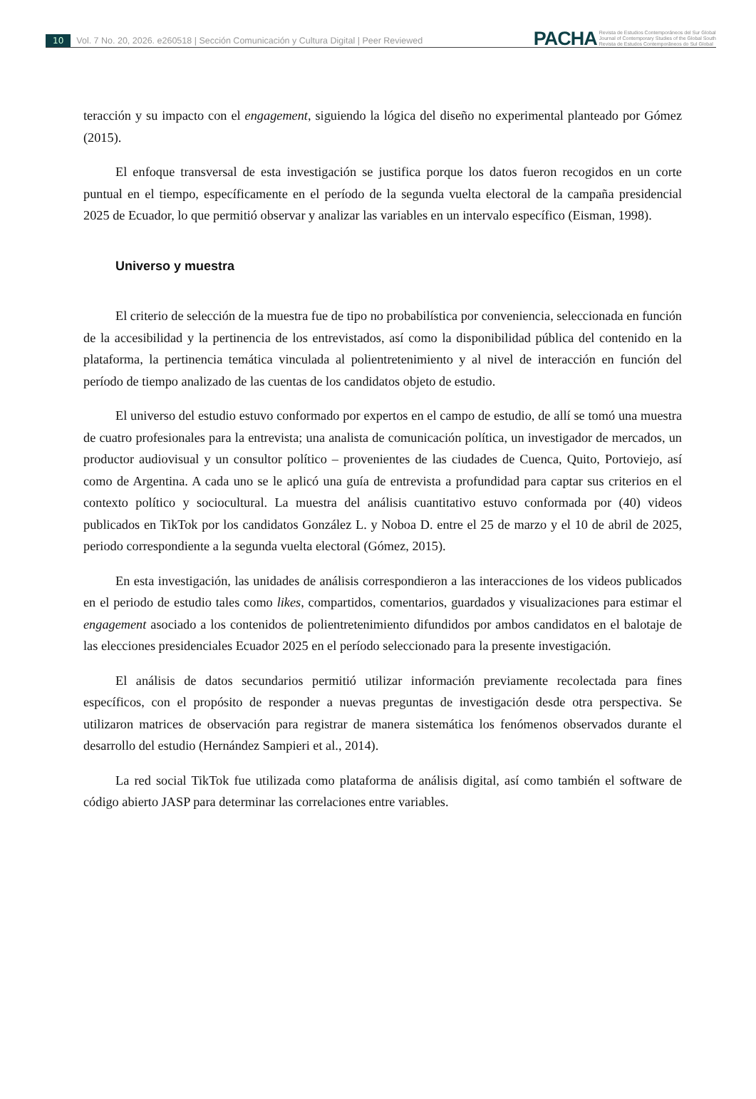10
Vol. 7 No. 20, 2026. e260518 | Sección Comunicación y Cultura Digital | Peer Reviewed
PACHA
Revista de Estudios Contemporáneos del Sur Global
Journal of Contemporary Studies of the Global South
Revista de Estudos Contemporâneos do Sul Global
teracción y su impacto con el engagement, siguiendo la lógica del diseño no experimental planteado por Gómez (2015).
El enfoque transversal de esta investigación se justifica porque los datos fueron recogidos en un corte puntual en el tiempo, específicamente en el período de la segunda vuelta electoral de la campaña presidencial 2025 de Ecuador, lo que permitió observar y analizar las variables en un intervalo específico (Eisman, 1998).
Universo y muestra
El criterio de selección de la muestra fue de tipo no probabilística por conveniencia, seleccionada en función de la accesibilidad y la pertinencia de los entrevistados, así como la disponibilidad pública del contenido en la plataforma, la pertinencia temática vinculada al polientretenimiento y al nivel de interacción en función del período de tiempo analizado de las cuentas de los candidatos objeto de estudio.
El universo del estudio estuvo conformado por expertos en el campo de estudio, de allí se tomó una muestra de cuatro profesionales para la entrevista; una analista de comunicación política, un investigador de mercados, un productor audiovisual y un consultor político – provenientes de las ciudades de Cuenca, Quito, Portoviejo, así como de Argentina. A cada uno se le aplicó una guía de entrevista a profundidad para captar sus criterios en el contexto político y sociocultural. La muestra del análisis cuantitativo estuvo conformada por (40) videos publicados en TikTok por los candidatos González L. y Noboa D. entre el 25 de marzo y el 10 de abril de 2025, periodo correspondiente a la segunda vuelta electoral (Gómez, 2015).
En esta investigación, las unidades de análisis correspondieron a las interacciones de los videos publicados en el periodo de estudio tales como likes, compartidos, comentarios, guardados y visualizaciones para estimar el engagement asociado a los contenidos de polientretenimiento difundidos por ambos candidatos en el balotaje de las elecciones presidenciales Ecuador 2025 en el período seleccionado para la presente investigación.
El análisis de datos secundarios permitió utilizar información previamente recolectada para fines específicos, con el propósito de responder a nuevas preguntas de investigación desde otra perspectiva. Se utilizaron matrices de observación para registrar de manera sistemática los fenómenos observados durante el desarrollo del estudio (Hernández Sampieri et al., 2014).
La red social TikTok fue utilizada como plataforma de análisis digital, así como también el software de código abierto JASP para determinar las correlaciones entre variables.